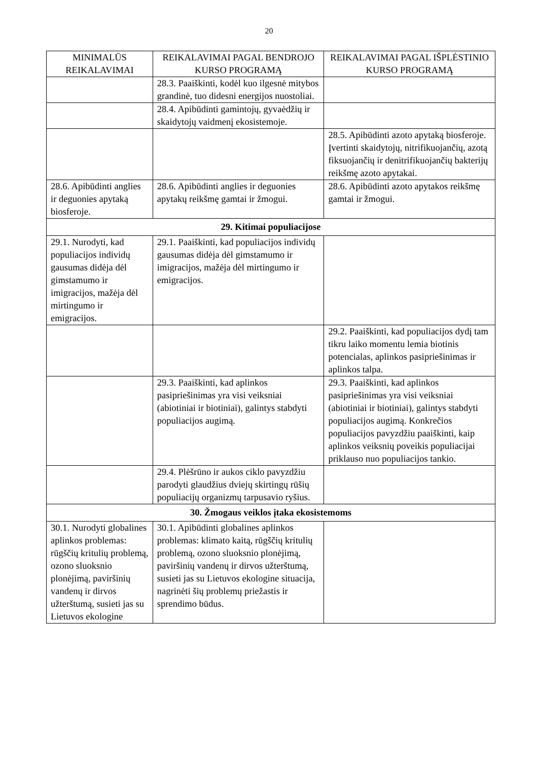20
| MINIMALŪS REIKALAVIMAI | REIKALAVIMAI PAGAL BENDROJO KURSO PROGRAMĄ | REIKALAVIMAI PAGAL IŠPLĖSTINIO KURSO PROGRAMĄ |
| --- | --- | --- |
| | 28.3. Paaiškinti, kodėl kuo ilgesnė mitybos grandinė, tuo didesni energijos nuostoliai. | |
| | 28.4. Apibūdinti gamintojų, gyvaėdžių ir skaidytojų vaidmenį ekosistemoje. | |
| | | 28.5. Apibūdinti azoto apytaką biosferoje. Įvertinti skaidytojų, nitrifikuojančių, azotą fiksuojančių ir denitrifikuojančių bakterijų reikšmę azoto apytakai. |
| 28.6. Apibūdinti anglies ir deguonies apytaką biosferoje. | 28.6. Apibūdinti anglies ir deguonies apytakų reikšmę gamtai ir žmogui. | 28.6. Apibūdinti azoto apytakos reikšmę gamtai ir žmogui. |
| 29. Kitimai populiacijose | | |
| 29.1. Nurodyti, kad populiacijos individų gausumas didėja dėl gimstamumo ir imigracijos, mažėja dėl mirtingumo ir emigracijos. | 29.1. Paaiškinti, kad populiacijos individų gausumas didėja dėl gimstamumo ir imigracijos, mažėja dėl mirtingumo ir emigracijos. | |
| | | 29.2. Paaiškinti, kad populiacijos dydį tam tikru laiko momentu lemia biotinis potencialas, aplinkos pasipriešinimas ir aplinkos talpa. |
| | 29.3. Paaiškinti, kad aplinkos pasipriešinimas yra visi veiksniai (abiotiniai ir biotiniai), galintys stabdyti populiacijos augimą. | 29.3. Paaiškinti, kad aplinkos pasipriešinimas yra visi veiksniai (abiotiniai ir biotiniai), galintys stabdyti populiacijos augimą. Konkrečios populiacijos pavyzdžiu paaiškinti, kaip aplinkos veiksnių poveikis populiacijai priklauso nuo populiacijos tankio. |
| | 29.4. Plėšrūno ir aukos ciklo pavyzdžiu parodyti glaudžius dviejų skirtingų rūšių populiacijų organizmų tarpusavio ryšius. | |
| 30. Žmogaus veiklos įtaka ekosistemoms | | |
| 30.1. Nurodyti globalines aplinkos problemas: rūgščių kritulių problemą, ozono sluoksnio plonėjimą, paviršinių vandenų ir dirvos užterštumą, susieti jas su Lietuvos ekologine | 30.1. Apibūdinti globalines aplinkos problemas: klimato kaitą, rūgščių kritulių problemą, ozono sluoksnio plonėjimą, paviršinių vandenų ir dirvos užterštumą, susieti jas su Lietuvos ekologine situacija, nagrinėti šių problemų priežastis ir sprendimo būdus. | |